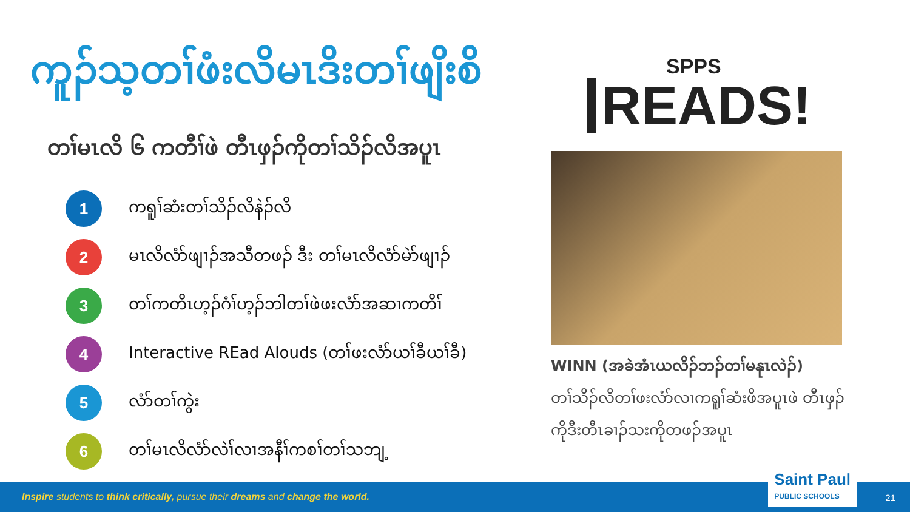ကူၣ်သ့တၢ်ဖံးလိမၤဒိးတၢ်ဖျိးစိ
တၢ်မၤလိ ၆ ကတီၢ်ဖဲ တီၤဖှၣ်ကိုတၢ်သိၣ်လိအပူၤ
1
ကရူၢ်ဆံးတၢ်သိၣ်လိနဲၣ်လိ
2
မၤလိလံာ်ဖျၢၣ်အသီတဖၣ် ဒီး တၢ်မၤလိလံာ်မဲာ်ဖျၢၣ်
3
တၢ်ကတိၤဟ့ၣ်ဂံၢ်ဟ့ၣ်ဘါတၢ်ဖဲဖးလံာ်အဆၢကတိၢ်
4
Interactive REad Alouds (တၢ်ဖးလံာ်ယၢ်ခီယၢ်ခီ)
5
လံာ်တၢ်ကွဲး
6
တၢ်မၤလိလံာ်လဲၢ်လၢအနီၢ်ကစၢ်တၢ်သဘျ့
SPPS
READS!
WINN (အခဲအံၤယလိၣ်ဘၣ်တၢ်မနုၤလဲၣ်)
တၢ်သိၣ်လိတၢ်ဖးလံာ်လၢကရူၢ်ဆံးဖိအပူၤဖဲ တီၤဖှၣ်ကိုဒီးတီၤခၢၣ်သးကိုတဖၣ်အပူၤ
Inspire students to think critically, pursue their dreams and change the world. Saint Paul
PUBLIC SCHOOLS
21